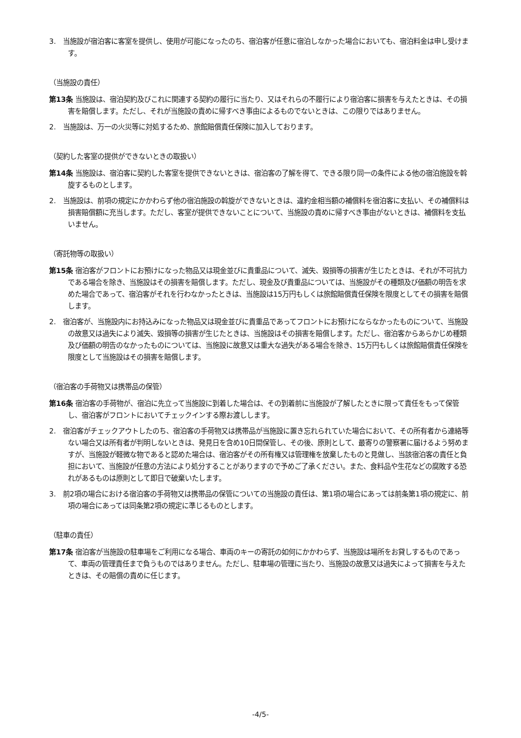3.　当施設が宿泊客に客室を提供し、使用が可能になったのち、宿泊客が任意に宿泊しなかった場合においても、宿泊料金は申し受けます。
（当施設の責任）
第13条 当施設は、宿泊契約及びこれに関連する契約の履行に当たり、又はそれらの不履行により宿泊客に損害を与えたときは、その損害を賠償します。ただし、それが当施設の責めに帰すべき事由によるものでないときは、この限りではありません。
2.　当施設は、万一の火災等に対処するため、旅館賠償責任保険に加入しております。
（契約した客室の提供ができないときの取扱い）
第14条 当施設は、宿泊客に契約した客室を提供できないときは、宿泊客の了解を得て、できる限り同一の条件による他の宿泊施設を斡旋するものとします。
2.　当施設は、前項の規定にかかわらず他の宿泊施設の斡旋ができないときは、違約金相当額の補償料を宿泊客に支払い、その補償料は損害賠償額に充当します。ただし、客室が提供できないことについて、当施設の責めに帰すべき事由がないときは、補償料を支払いません。
（寄託物等の取扱い）
第15条 宿泊客がフロントにお預けになった物品又は現金並びに貴重品について、滅失、毀損等の損害が生じたときは、それが不可抗力である場合を除き、当施設はその損害を賠償します。ただし、現金及び貴重品については、当施設がその種類及び価額の明告を求めた場合であって、宿泊客がそれを行わなかったときは、当施設は15万円もしくは旅館賠償責任保険を限度としてその損害を賠償します。
2.　宿泊客が、当施設内にお持込みになった物品又は現金並びに貴重品であってフロントにお預けにならなかったものについて、当施設の故意又は過失により滅失、毀損等の損害が生じたときは、当施設はその損害を賠償します。ただし、宿泊客からあらかじめ種類及び価額の明告のなかったものについては、当施設に故意又は重大な過失がある場合を除き、15万円もしくは旅館賠償責任保険を限度として当施設はその損害を賠償します。
（宿泊客の手荷物又は携帯品の保管）
第16条 宿泊客の手荷物が、宿泊に先立って当施設に到着した場合は、その到着前に当施設が了解したときに限って責任をもって保管し、宿泊客がフロントにおいてチェックインする際お渡しします。
2.　宿泊客がチェックアウトしたのち、宿泊客の手荷物又は携帯品が当施設に置き忘れられていた場合において、その所有者から連絡等ない場合又は所有者が判明しないときは、発見日を含め10日間保管し、その後、原則として、最寄りの警察署に届けるよう努めますが、当施設が軽微な物であると認めた場合は、宿泊客がその所有権又は管理権を放棄したものと見做し、当該宿泊客の責任と負担において、当施設が任意の方法により処分することがありますので予めご了承ください。また、食料品や生花などの腐敗する恐れがあるものは原則として即日で破棄いたします。
3.　前2項の場合における宿泊客の手荷物又は携帯品の保管についての当施設の責任は、第1項の場合にあっては前条第1項の規定に、前項の場合にあっては同条第2項の規定に準じるものとします。
（駐車の責任）
第17条 宿泊客が当施設の駐車場をご利用になる場合、車両のキーの寄託の如何にかかわらず、当施設は場所をお貸しするものであって、車両の管理責任まで負うものではありません。ただし、駐車場の管理に当たり、当施設の故意又は過失によって損害を与えたときは、その賠償の責めに任じます。
-4/5-